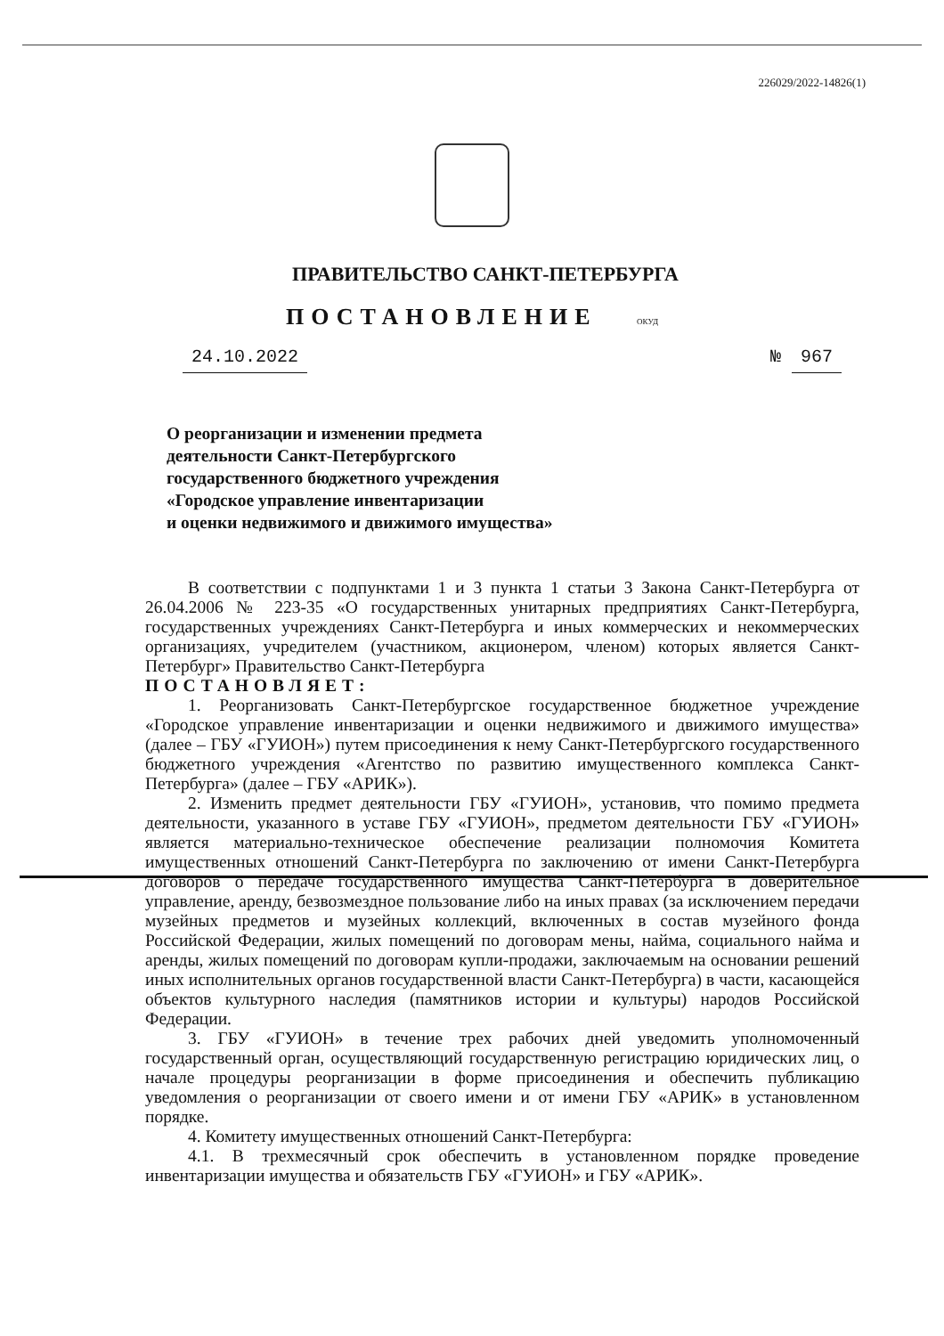226029/2022-14826(1)
ПРАВИТЕЛЬСТВО САНКТ-ПЕТЕРБУРГА
ПОСТАНОВЛЕНИЕ ОКУД
24.10.2022 № 967
О реорганизации и изменении предмета
деятельности Санкт-Петербургского
государственного бюджетного учреждения
«Городское управление инвентаризации
и оценки недвижимого и движимого имущества»
В соответствии с подпунктами 1 и 3 пункта 1 статьи 3 Закона Санкт-Петербурга от 26.04.2006 № 223-35 «О государственных унитарных предприятиях Санкт-Петербурга, государственных учреждениях Санкт-Петербурга и иных коммерческих и некоммерческих организациях, учредителем (участником, акционером, членом) которых является Санкт-Петербург» Правительство Санкт-Петербурга
ПОСТАНОВЛЯЕТ:
1. Реорганизовать Санкт-Петербургское государственное бюджетное учреждение «Городское управление инвентаризации и оценки недвижимого и движимого имущества» (далее – ГБУ «ГУИОН») путем присоединения к нему Санкт-Петербургского государственного бюджетного учреждения «Агентство по развитию имущественного комплекса Санкт-Петербурга» (далее – ГБУ «АРИК»).
2. Изменить предмет деятельности ГБУ «ГУИОН», установив, что помимо предмета деятельности, указанного в уставе ГБУ «ГУИОН», предметом деятельности ГБУ «ГУИОН» является материально-техническое обеспечение реализации полномочия Комитета имущественных отношений Санкт-Петербурга по заключению от имени Санкт-Петербурга договоров о передаче государственного имущества Санкт-Петербурга в доверительное управление, аренду, безвозмездное пользование либо на иных правах (за исключением передачи музейных предметов и музейных коллекций, включенных в состав музейного фонда Российской Федерации, жилых помещений по договорам мены, найма, социального найма и аренды, жилых помещений по договорам купли-продажи, заключаемым на основании решений иных исполнительных органов государственной власти Санкт-Петербурга) в части, касающейся объектов культурного наследия (памятников истории и культуры) народов Российской Федерации.
3. ГБУ «ГУИОН» в течение трех рабочих дней уведомить уполномоченный государственный орган, осуществляющий государственную регистрацию юридических лиц, о начале процедуры реорганизации в форме присоединения и обеспечить публикацию уведомления о реорганизации от своего имени и от имени ГБУ «АРИК» в установленном порядке.
4. Комитету имущественных отношений Санкт-Петербурга:
4.1. В трехмесячный срок обеспечить в установленном порядке проведение инвентаризации имущества и обязательств ГБУ «ГУИОН» и ГБУ «АРИК».